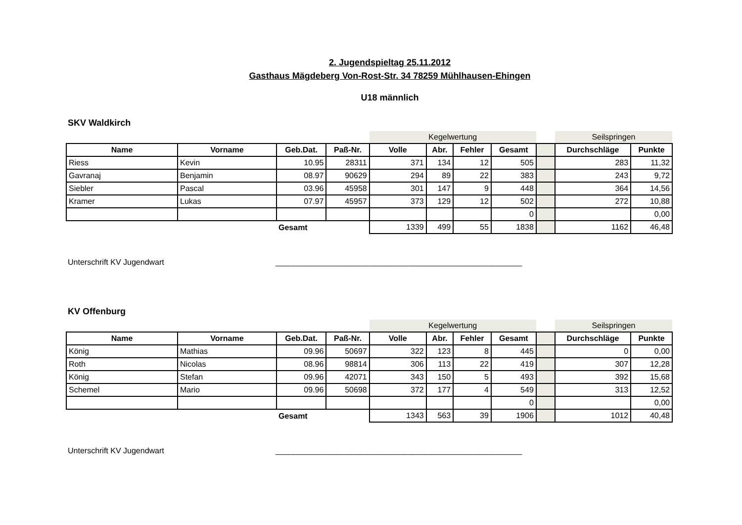2. Jugendspieltag 25.11.2012
Gasthaus Mägdeberg Von-Rost-Str. 34 78259 Mühlhausen-Ehingen
U18 männlich
SKV Waldkirch
| | | | | Kegelwertung | | | | | Seilspringen | |
| Name | Vorname | Geb.Dat. | Paß-Nr. | Volle | Abr. | Fehler | Gesamt | | Durchschläge | Punkte |
| Riess | Kevin | 10.95 | 28311 | 371 | 134 | 12 | 505 | | 283 | 11,32 |
| Gavranaj | Benjamin | 08.97 | 90629 | 294 | 89 | 22 | 383 | | 243 | 9,72 |
| Siebler | Pascal | 03.96 | 45958 | 301 | 147 | 9 | 448 | | 364 | 14,56 |
| Kramer | Lukas | 07.97 | 45957 | 373 | 129 | 12 | 502 | | 272 | 10,88 |
| | | | | | | | 0 | | | 0,00 |
| | | Gesamt | | 1339 | 499 | 55 | 1838 | | 1162 | 46,48 |
Unterschrift KV Jugendwart ________________________________________________________
KV Offenburg
| | | | | Kegelwertung | | | | | Seilspringen | |
| Name | Vorname | Geb.Dat. | Paß-Nr. | Volle | Abr. | Fehler | Gesamt | | Durchschläge | Punkte |
| König | Mathias | 09.96 | 50697 | 322 | 123 | 8 | 445 | | 0 | 0,00 |
| Roth | Nicolas | 08.96 | 98814 | 306 | 113 | 22 | 419 | | 307 | 12,28 |
| König | Stefan | 09.96 | 42071 | 343 | 150 | 5 | 493 | | 392 | 15,68 |
| Schemel | Mario | 09.96 | 50698 | 372 | 177 | 4 | 549 | | 313 | 12,52 |
| | | | | | | | 0 | | | 0,00 |
| | | Gesamt | | 1343 | 563 | 39 | 1906 | | 1012 | 40,48 |
Unterschrift KV Jugendwart ________________________________________________________